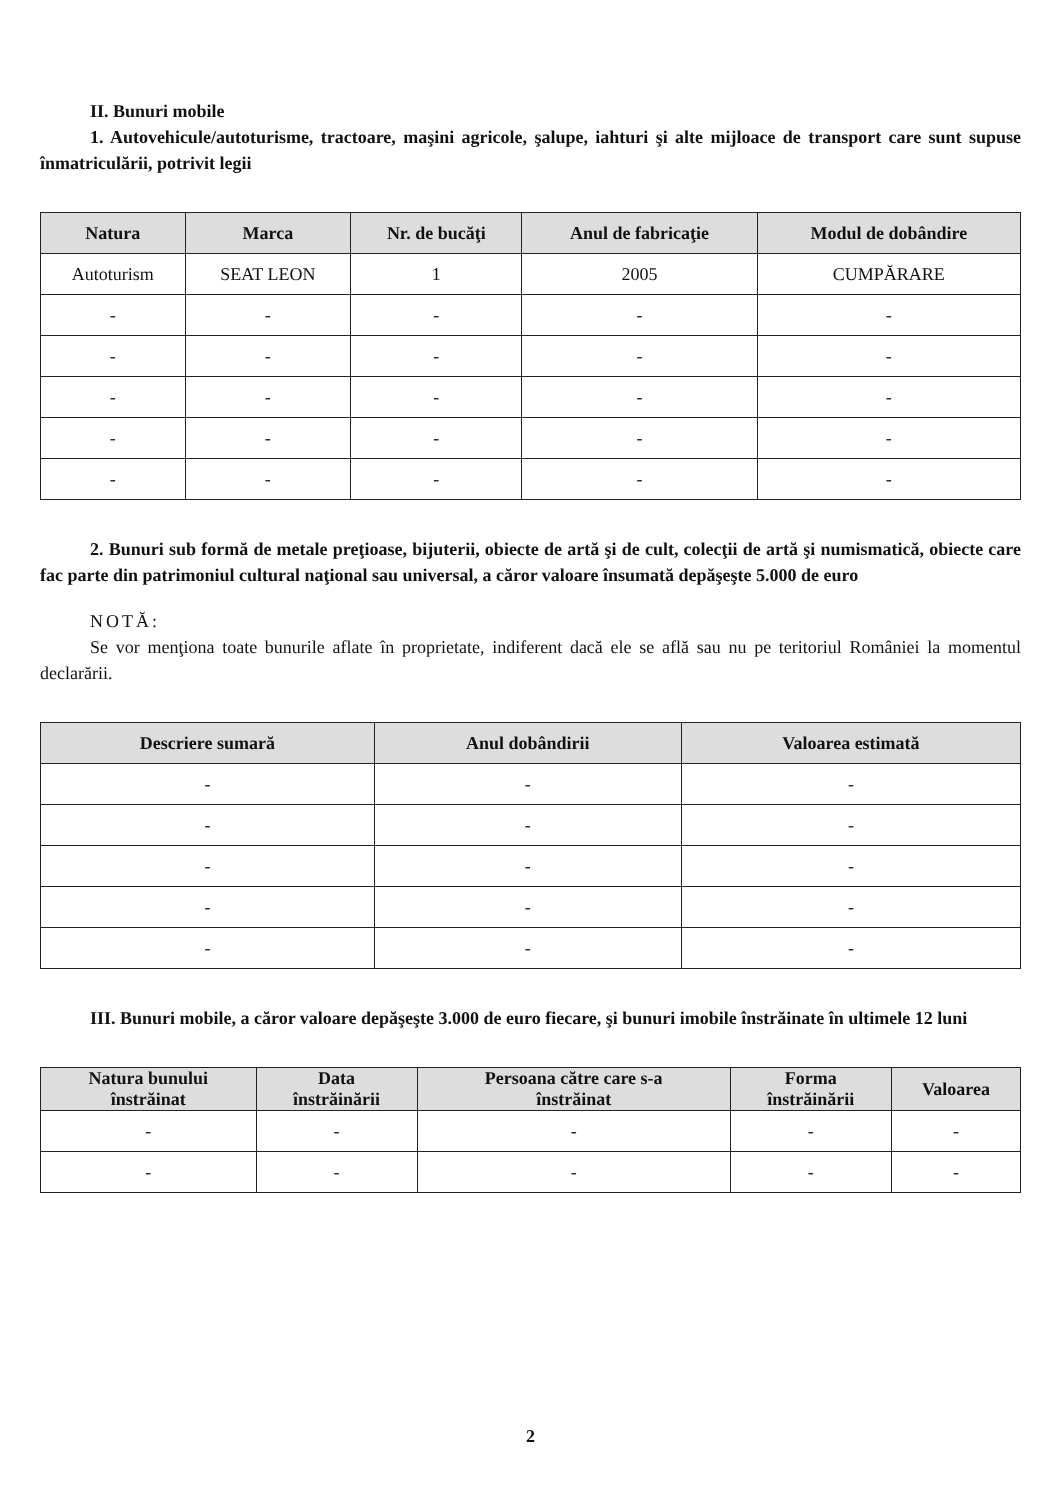II. Bunuri mobile
1. Autovehicule/autoturisme, tractoare, maşini agricole, şalupe, iahturi şi alte mijloace de transport care sunt supuse înmatriculării, potrivit legii
| Natura | Marca | Nr. de bucăţi | Anul de fabricaţie | Modul de dobândire |
| --- | --- | --- | --- | --- |
| Autoturism | SEAT LEON | 1 | 2005 | CUMPĂRARE |
| - | - | - | - | - |
| - | - | - | - | - |
| - | - | - | - | - |
| - | - | - | - | - |
| - | - | - | - | - |
2. Bunuri sub formă de metale preţioase, bijuterii, obiecte de artă şi de cult, colecţii de artă şi numismatică, obiecte care fac parte din patrimoniul cultural naţional sau universal, a căror valoare însumată depăşeşte 5.000 de euro
NOTĂ:
Se vor menţiona toate bunurile aflate în proprietate, indiferent dacă ele se află sau nu pe teritoriul României la momentul declarării.
| Descriere sumară | Anul dobândirii | Valoarea estimată |
| --- | --- | --- |
| - | - | - |
| - | - | - |
| - | - | - |
| - | - | - |
| - | - | - |
III. Bunuri mobile, a căror valoare depăşeşte 3.000 de euro fiecare, şi bunuri imobile înstrăinate în ultimele 12 luni
| Natura bunului înstrăinat | Data înstrăinării | Persoana către care s-a înstrăinat | Forma înstrăinării | Valoarea |
| --- | --- | --- | --- | --- |
| - | - | - | - | - |
| - | - | - | - | - |
2